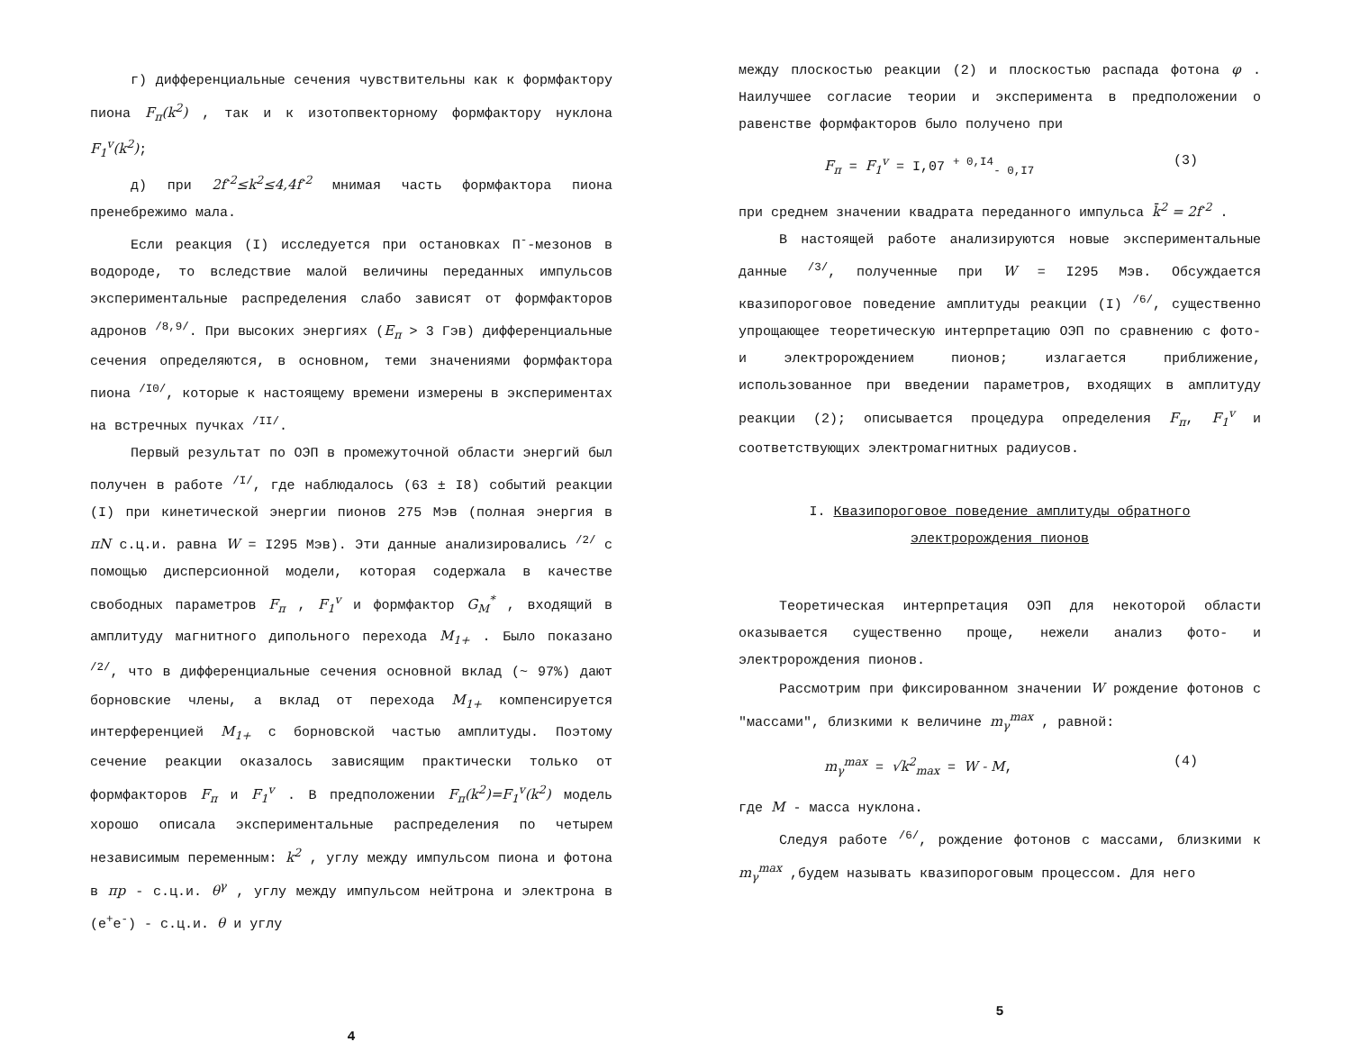г) дифференциальные сечения чувствительны как к формфактору пиона F<sub>π</sub>(k<sup>2</sup>) , так и к изотопвекторному формфактору нуклона F<sub>1</sub><sup>v</sup>(k<sup>2</sup>);
д) при 2f<sup>-2</sup>≤k<sup>2</sup>≤4,4f<sup>-2</sup> мнимая часть формфактора пиона пренебрежимо мала.
Если реакция (I) исследуется при остановках П<sup>-</sup>-мезонов в водороде, то вследствие малой величины переданных импульсов экспериментальные распределения слабо зависят от формфакторов адронов <sup>/8,9/</sup>. При высоких энергиях (E<sub>π</sub> > 3 Гэв) дифференциальные сечения определяются, в основном, теми значениями формфактора пиона <sup>/I0/</sup>, которые к настоящему времени измерены в экспериментах на встречных пучках <sup>/II/</sup>.
Первый результат по ОЭП в промежуточной области энергий был получен в работе <sup>/I/</sup>, где наблюдалось (63 ± I8) событий реакции (I) при кинетической энергии пионов 275 Мэв (полная энергия в πN с.ц.и. равна W = I295 Мэв). Эти данные анализировались <sup>/2/</sup> с помощью дисперсионной модели, которая содержала в качестве свободных параметров F<sub>π</sub> , F<sub>1</sub><sup>v</sup> и формфактор G<sub>M</sub><sup>*</sup> , входящий в амплитуду магнитного дипольного перехода M<sub>1+</sub> . Было показано <sup>/2/</sup>, что в дифференциальные сечения основной вклад (~ 97%) дают борновские члены, а вклад от перехода M<sub>1+</sub> компенсируется интерференцией M<sub>1+</sub> с борновской частью амплитуды. Поэтому сечение реакции оказалось зависящим практически только от формфакторов F<sub>π</sub> и F<sub>1</sub><sup>v</sup> . В предположении F<sub>π</sub>(k<sup>2</sup>)=F<sub>1</sub><sup>v</sup>(k<sup>2</sup>) модель хорошо описала экспериментальные распределения по четырем независимым переменным: k<sup>2</sup> , углу между импульсом пиона и фотона в πp - с.ц.и. θ<sup>γ</sup> , углу между импульсом нейтрона и электрона в (e<sup>+</sup>e<sup>-</sup>) - с.ц.и. θ и углу
4
между плоскостью реакции (2) и плоскостью распада фотона φ . Наилучшее согласие теории и эксперимента в предположении о равенстве формфакторов было получено при
F<sub>π</sub> = F<sub>1</sub><sup>v</sup> = I,07 <sup>+ 0,I4</sup><sub>- 0,I7</sub> (3)
при среднем значении квадрата переданного импульса k̄<sup>2</sup> = 2f<sup>-2</sup> .
В настоящей работе анализируются новые экспериментальные данные <sup>/3/</sup>, полученные при W = I295 Мэв. Обсуждается квазипороговое поведение амплитуды реакции (I) <sup>/6/</sup>, существенно упрощающее теоретическую интерпретацию ОЭП по сравнению с фото- и электророждением пионов; излагается приближение, использованное при введении параметров, входящих в амплитуду реакции (2); описывается процедура определения F<sub>π</sub>, F<sub>1</sub><sup>v</sup> и соответствующих электромагнитных радиусов.
I. Квазипороговое поведение амплитуды обратного
электророждения пионов
Теоретическая интерпретация ОЭП для некоторой области оказывается существенно проще, нежели анализ фото- и электророждения пионов.
Рассмотрим при фиксированном значении W рождение фотонов с "массами", близкими к величине m<sub>γ</sub><sup>max</sup> , равной:
m<sub>γ</sub><sup>max</sup> = √k<sup>2</sup><sub>max</sub> = W - M, (4)
где M - масса нуклона.
Следуя работе <sup>/6/</sup>, рождение фотонов с массами, близкими к m<sub>γ</sub><sup>max</sup> ,будем называть квазипороговым процессом. Для него
5